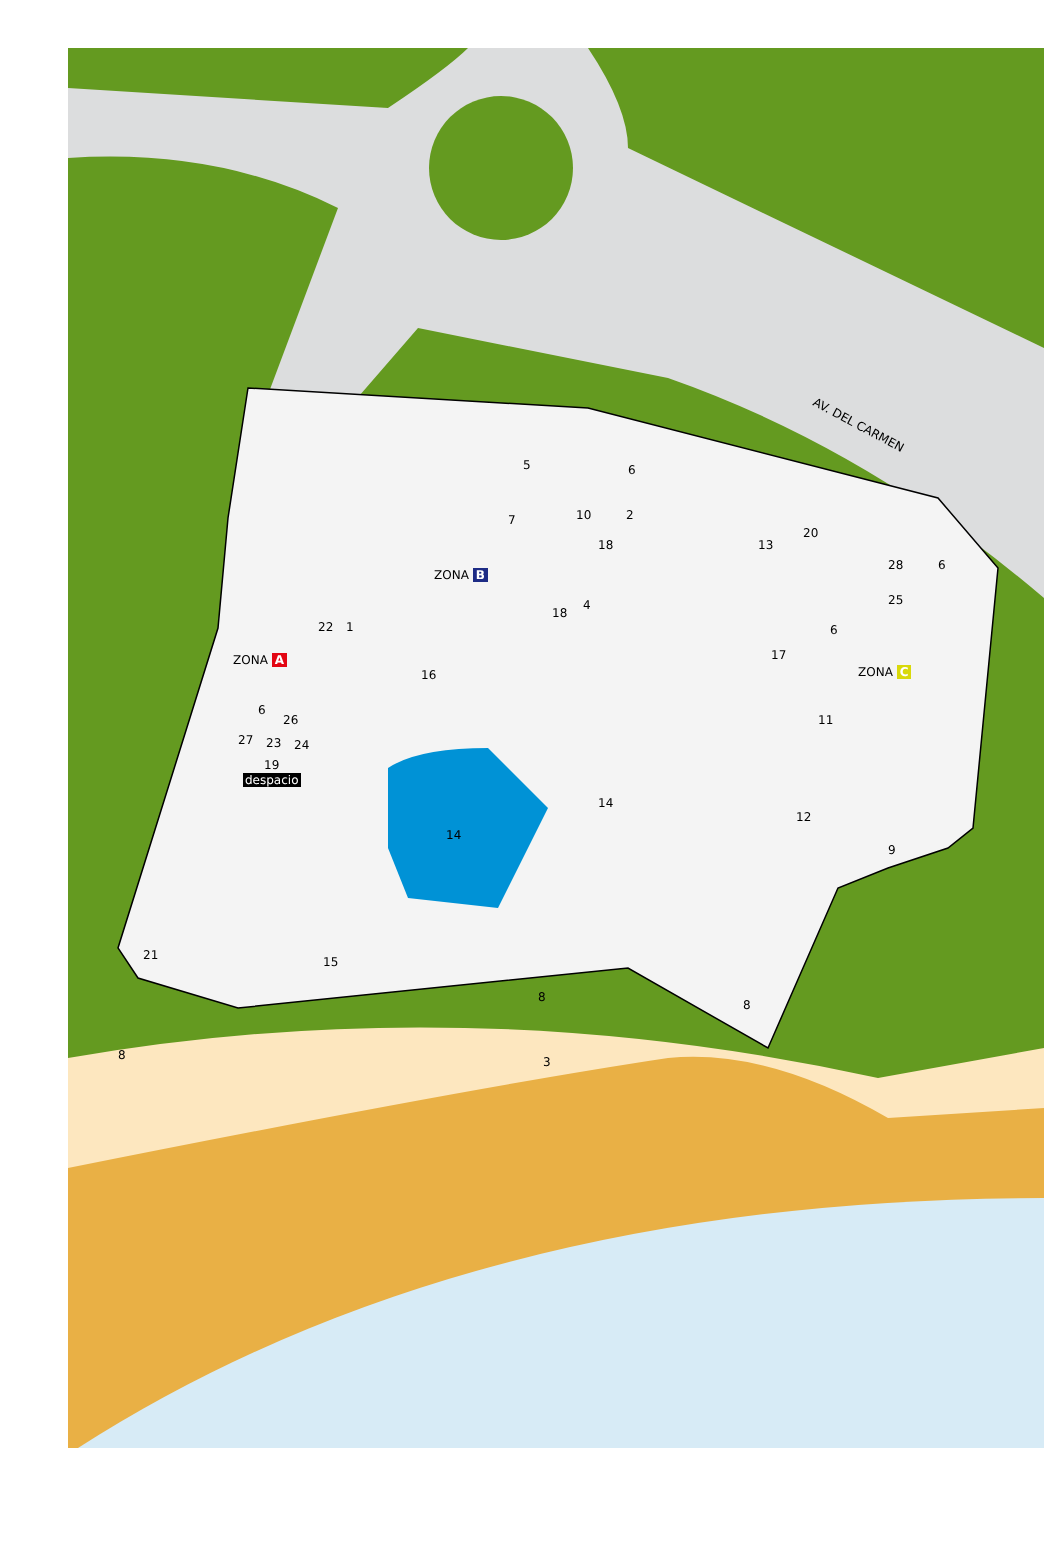AV. DEL CARMEN
ZONA B
ZONA A
ZONA C
despacio
5 6
7 10 2
18 13
20
28 6
25
6
4
18
22 1
16
17
11
6
26
27 23 24
19
14
14
12
9
21 15
8
8
8 3